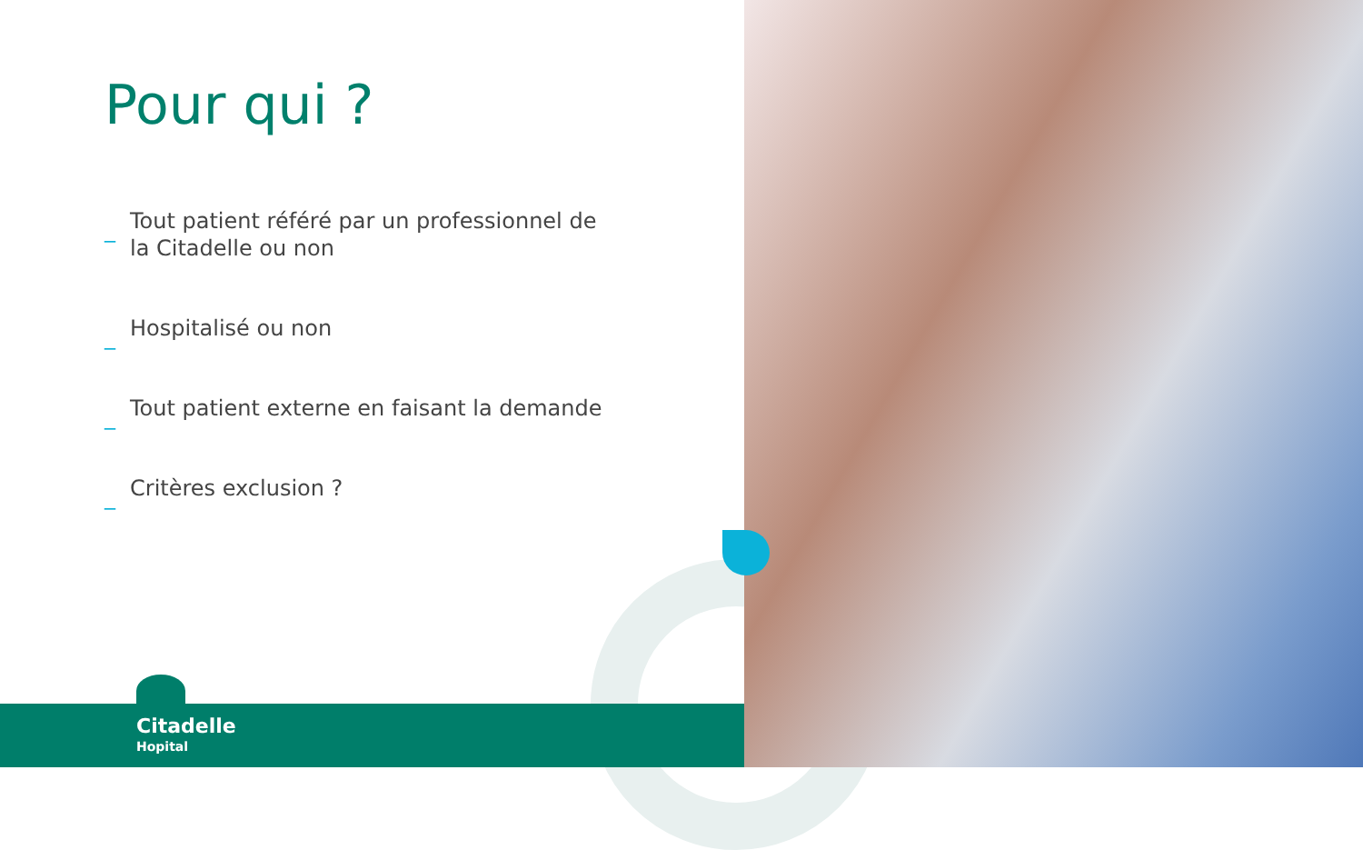Pour qui ?
_ Tout patient référé par un professionnel de la Citadelle ou non
_ Hospitalisé ou non
_ Tout patient externe en faisant la demande
_ Critères exclusion ?
Citadelle
Hopital